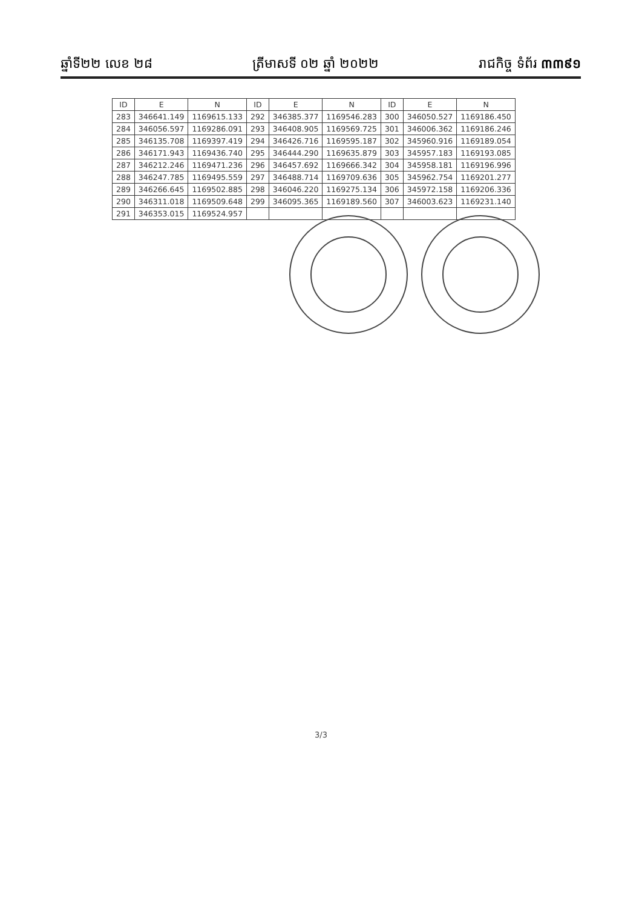ឆ្នាំទី២២ លេខ ២៨ ត្រីមាសទី ០២ ឆ្នាំ ២០២២ រាជកិច្ច ទំព័រ ៣៣៩១
| ID | E | N | ID | E | N | ID | E | N |
| --- | --- | --- | --- | --- | --- | --- | --- | --- |
| 283 | 346641.149 | 1169615.133 | 292 | 346385.377 | 1169546.283 | 300 | 346050.527 | 1169186.450 |
| 284 | 346056.597 | 1169286.091 | 293 | 346408.905 | 1169569.725 | 301 | 346006.362 | 1169186.246 |
| 285 | 346135.708 | 1169397.419 | 294 | 346426.716 | 1169595.187 | 302 | 345960.916 | 1169189.054 |
| 286 | 346171.943 | 1169436.740 | 295 | 346444.290 | 1169635.879 | 303 | 345957.183 | 1169193.085 |
| 287 | 346212.246 | 1169471.236 | 296 | 346457.692 | 1169666.342 | 304 | 345958.181 | 1169196.996 |
| 288 | 346247.785 | 1169495.559 | 297 | 346488.714 | 1169709.636 | 305 | 345962.754 | 1169201.277 |
| 289 | 346266.645 | 1169502.885 | 298 | 346046.220 | 1169275.134 | 306 | 345972.158 | 1169206.336 |
| 290 | 346311.018 | 1169509.648 | 299 | 346095.365 | 1169189.560 | 307 | 346003.623 | 1169231.140 |
| 291 | 346353.015 | 1169524.957 | | | | | | |
3/3